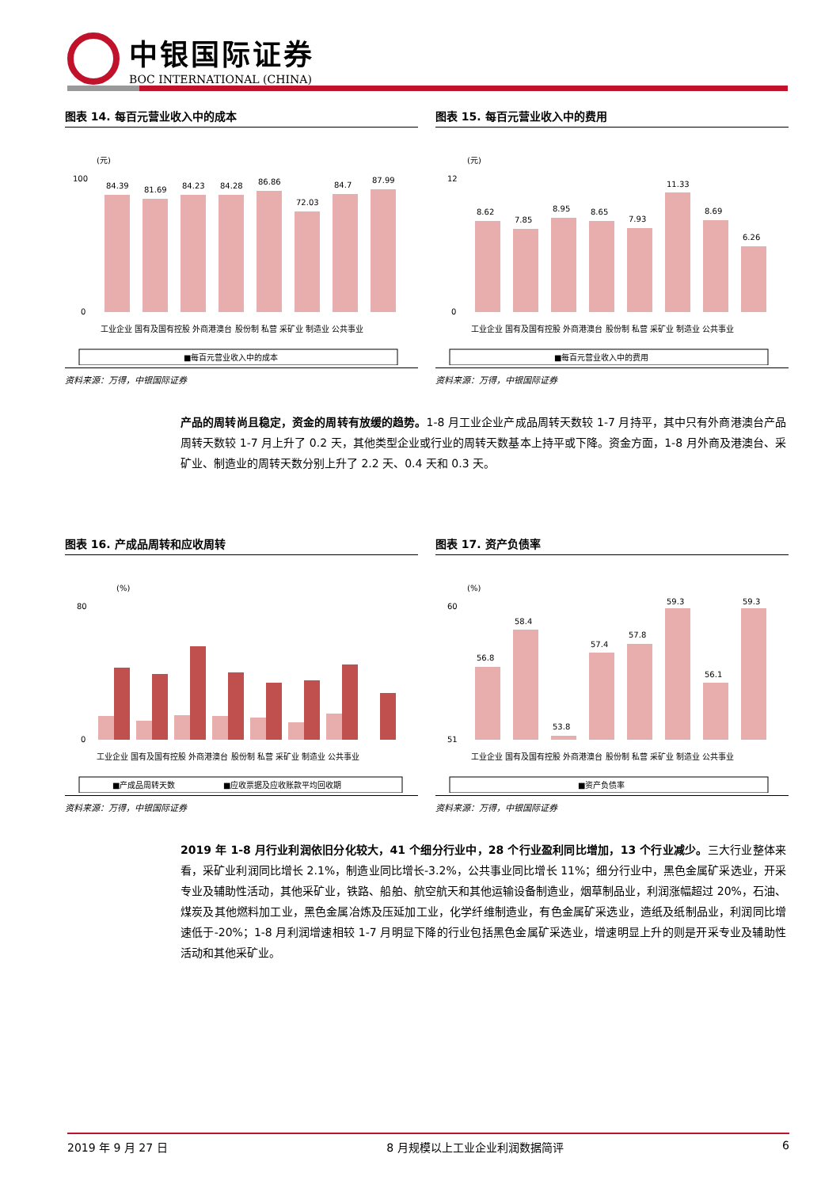中银国际证券
BOC INTERNATIONAL (CHINA)
图表 14. 每百元营业收入中的成本
(元)
84.39
81.69
84.23
84.28
86.86
72.03
84.7
87.99
100
0
工业企业 国有及国有控股 外商港澳台 股份制 私营 采矿业 制造业 公共事业
■每百元营业收入中的成本
资料来源：万得，中银国际证券
图表 15. 每百元营业收入中的费用
(元)
8.62
7.85
8.95
8.65
7.93
11.33
8.69
6.26
12
0
工业企业 国有及国有控股 外商港澳台 股份制 私营 采矿业 制造业 公共事业
■每百元营业收入中的费用
资料来源：万得，中银国际证券
产品的周转尚且稳定，资金的周转有放缓的趋势。1-8 月工业企业产成品周转天数较 1-7 月持平，其中只有外商港澳台产品周转天数较 1-7 月上升了 0.2 天，其他类型企业或行业的周转天数基本上持平或下降。资金方面，1-8 月外商及港澳台、采矿业、制造业的周转天数分别上升了 2.2 天、0.4 天和 0.3 天。
图表 16. 产成品周转和应收周转
(%)
80
0
工业企业 国有及国有控股 外商港澳台 股份制 私营 采矿业 制造业 公共事业
■产成品周转天数
■应收票据及应收账款平均回收期
资料来源：万得，中银国际证券
图表 17. 资产负债率
(%)
56.8
58.4
53.8
57.4
57.8
59.3
56.1
59.3
60
51
工业企业 国有及国有控股 外商港澳台 股份制 私营 采矿业 制造业 公共事业
■资产负债率
资料来源：万得，中银国际证券
2019 年 1-8 月行业利润依旧分化较大，41 个细分行业中，28 个行业盈利同比增加，13 个行业减少。三大行业整体来看，采矿业利润同比增长 2.1%，制造业同比增长-3.2%，公共事业同比增长 11%；细分行业中，黑色金属矿采选业，开采专业及辅助性活动，其他采矿业，铁路、船舶、航空航天和其他运输设备制造业，烟草制品业，利润涨幅超过 20%，石油、煤炭及其他燃料加工业，黑色金属冶炼及压延加工业，化学纤维制造业，有色金属矿采选业，造纸及纸制品业，利润同比增速低于-20%；1-8 月利润增速相较 1-7 月明显下降的行业包括黑色金属矿采选业，增速明显上升的则是开采专业及辅助性活动和其他采矿业。
2019 年 9 月 27 日 8 月规模以上工业企业利润数据简评 6